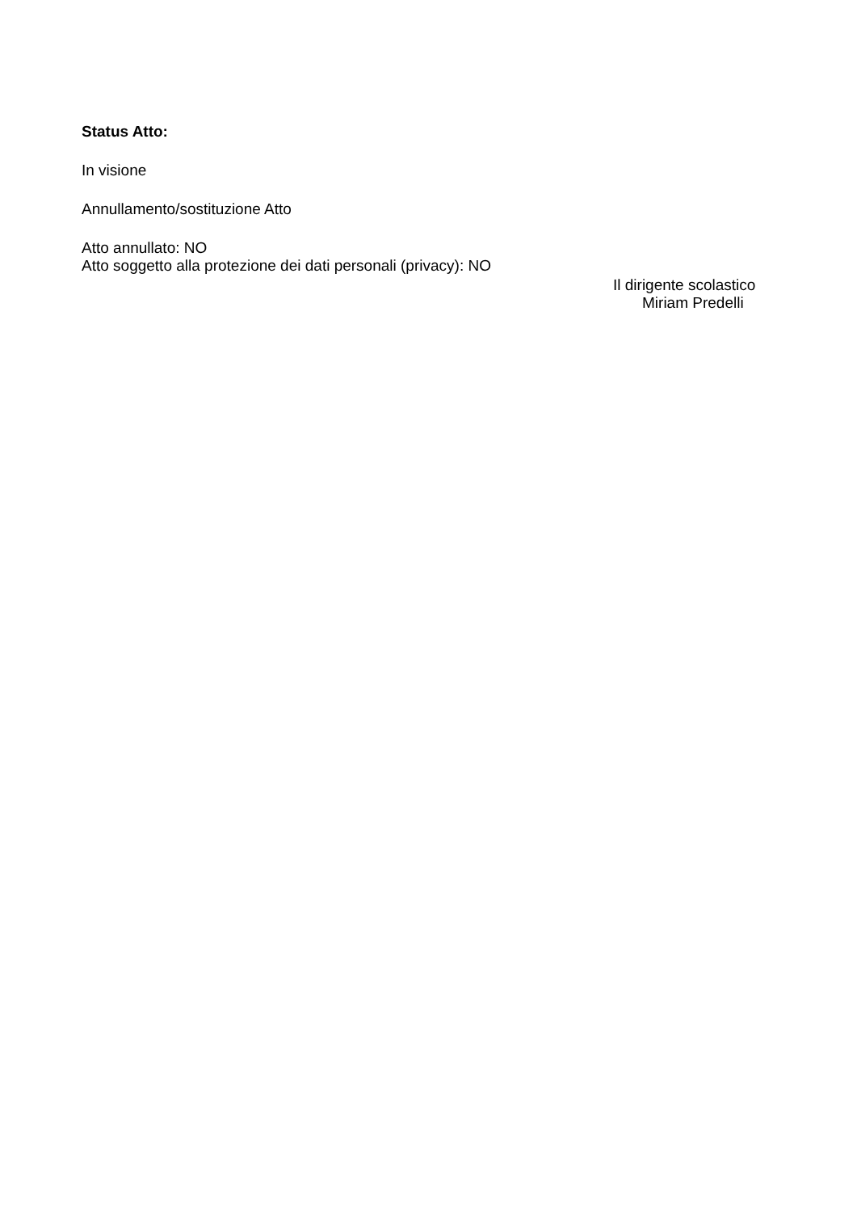Status Atto:
In visione
Annullamento/sostituzione Atto
Atto annullato: NO
Atto soggetto alla protezione dei dati personali (privacy): NO
Il dirigente scolastico
Miriam Predelli